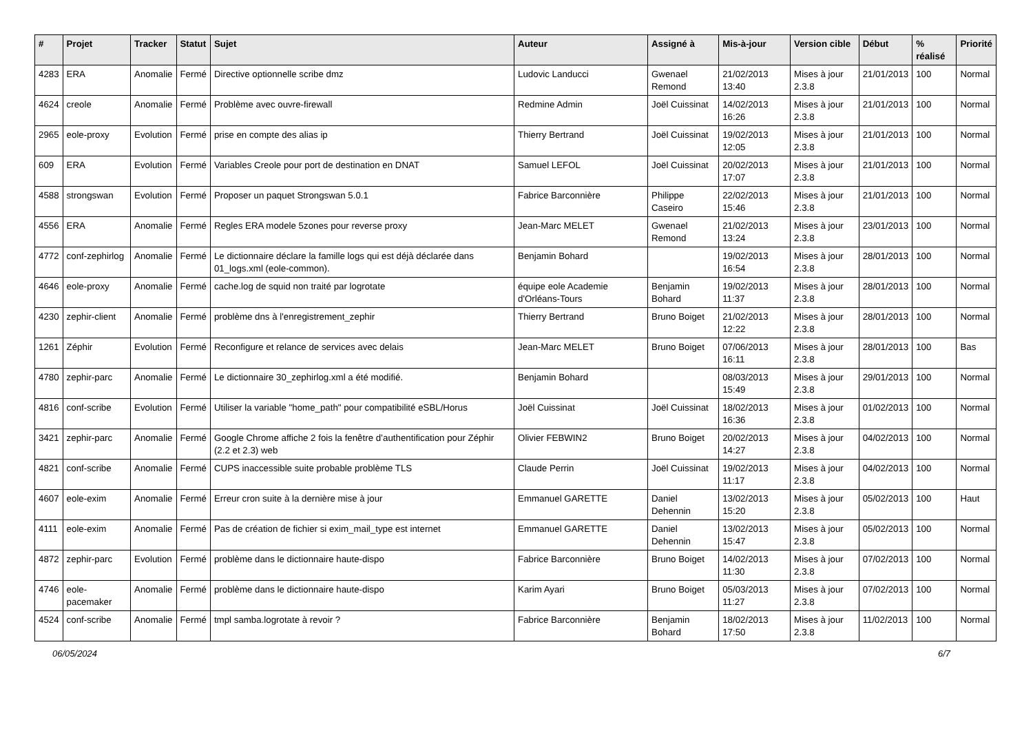| # | Projet | Tracker | Statut | Sujet | Auteur | Assigné à | Mis-à-jour | Version cible | Début | % réalisé | Priorité |
| --- | --- | --- | --- | --- | --- | --- | --- | --- | --- | --- | --- |
| 4283 | ERA | Anomalie | Fermé | Directive optionnelle scribe dmz | Ludovic Landucci | Gwenael Remond | 21/02/2013 13:40 | Mises à jour 2.3.8 | 21/01/2013 | 100 | Normal |
| 4624 | creole | Anomalie | Fermé | Problème avec ouvre-firewall | Redmine Admin | Joël Cuissinat | 14/02/2013 16:26 | Mises à jour 2.3.8 | 21/01/2013 | 100 | Normal |
| 2965 | eole-proxy | Evolution | Fermé | prise en compte des alias ip | Thierry Bertrand | Joël Cuissinat | 19/02/2013 12:05 | Mises à jour 2.3.8 | 21/01/2013 | 100 | Normal |
| 609 | ERA | Evolution | Fermé | Variables Creole pour port de destination en DNAT | Samuel LEFOL | Joël Cuissinat | 20/02/2013 17:07 | Mises à jour 2.3.8 | 21/01/2013 | 100 | Normal |
| 4588 | strongswan | Evolution | Fermé | Proposer un paquet Strongswan 5.0.1 | Fabrice Barconnière | Philippe Caseiro | 22/02/2013 15:46 | Mises à jour 2.3.8 | 21/01/2013 | 100 | Normal |
| 4556 | ERA | Anomalie | Fermé | Regles ERA modele 5zones pour reverse proxy | Jean-Marc MELET | Gwenael Remond | 21/02/2013 13:24 | Mises à jour 2.3.8 | 23/01/2013 | 100 | Normal |
| 4772 | conf-zephirlog | Anomalie | Fermé | Le dictionnaire déclare la famille logs qui est déjà déclarée dans 01_logs.xml (eole-common). | Benjamin Bohard | | 19/02/2013 16:54 | Mises à jour 2.3.8 | 28/01/2013 | 100 | Normal |
| 4646 | eole-proxy | Anomalie | Fermé | cache.log de squid non traité par logrotate | équipe eole Academie d'Orléans-Tours | Benjamin Bohard | 19/02/2013 11:37 | Mises à jour 2.3.8 | 28/01/2013 | 100 | Normal |
| 4230 | zephir-client | Anomalie | Fermé | problème dns à l'enregistrement_zephir | Thierry Bertrand | Bruno Boiget | 21/02/2013 12:22 | Mises à jour 2.3.8 | 28/01/2013 | 100 | Normal |
| 1261 | Zéphir | Evolution | Fermé | Reconfigure et relance de services avec delais | Jean-Marc MELET | Bruno Boiget | 07/06/2013 16:11 | Mises à jour 2.3.8 | 28/01/2013 | 100 | Bas |
| 4780 | zephir-parc | Anomalie | Fermé | Le dictionnaire 30_zephirlog.xml a été modifié. | Benjamin Bohard | | 08/03/2013 15:49 | Mises à jour 2.3.8 | 29/01/2013 | 100 | Normal |
| 4816 | conf-scribe | Evolution | Fermé | Utiliser la variable "home_path" pour compatibilité eSBL/Horus | Joël Cuissinat | Joël Cuissinat | 18/02/2013 16:36 | Mises à jour 2.3.8 | 01/02/2013 | 100 | Normal |
| 3421 | zephir-parc | Anomalie | Fermé | Google Chrome affiche 2 fois la fenêtre d’authentification pour Zéphir (2.2 et 2.3) web | Olivier FEBWIN2 | Bruno Boiget | 20/02/2013 14:27 | Mises à jour 2.3.8 | 04/02/2013 | 100 | Normal |
| 4821 | conf-scribe | Anomalie | Fermé | CUPS inaccessible suite probable problème TLS | Claude Perrin | Joël Cuissinat | 19/02/2013 11:17 | Mises à jour 2.3.8 | 04/02/2013 | 100 | Normal |
| 4607 | eole-exim | Anomalie | Fermé | Erreur cron suite à la dernière mise à jour | Emmanuel GARETTE | Daniel Dehennin | 13/02/2013 15:20 | Mises à jour 2.3.8 | 05/02/2013 | 100 | Haut |
| 4111 | eole-exim | Anomalie | Fermé | Pas de création de fichier si exim_mail_type est internet | Emmanuel GARETTE | Daniel Dehennin | 13/02/2013 15:47 | Mises à jour 2.3.8 | 05/02/2013 | 100 | Normal |
| 4872 | zephir-parc | Evolution | Fermé | problème dans le dictionnaire haute-dispo | Fabrice Barconnière | Bruno Boiget | 14/02/2013 11:30 | Mises à jour 2.3.8 | 07/02/2013 | 100 | Normal |
| 4746 | eole-pacemaker | Anomalie | Fermé | problème dans le dictionnaire haute-dispo | Karim Ayari | Bruno Boiget | 05/03/2013 11:27 | Mises à jour 2.3.8 | 07/02/2013 | 100 | Normal |
| 4524 | conf-scribe | Anomalie | Fermé | tmpl samba.logrotate à revoir ? | Fabrice Barconnière | Benjamin Bohard | 18/02/2013 17:50 | Mises à jour 2.3.8 | 11/02/2013 | 100 | Normal |
06/05/2024 6/7